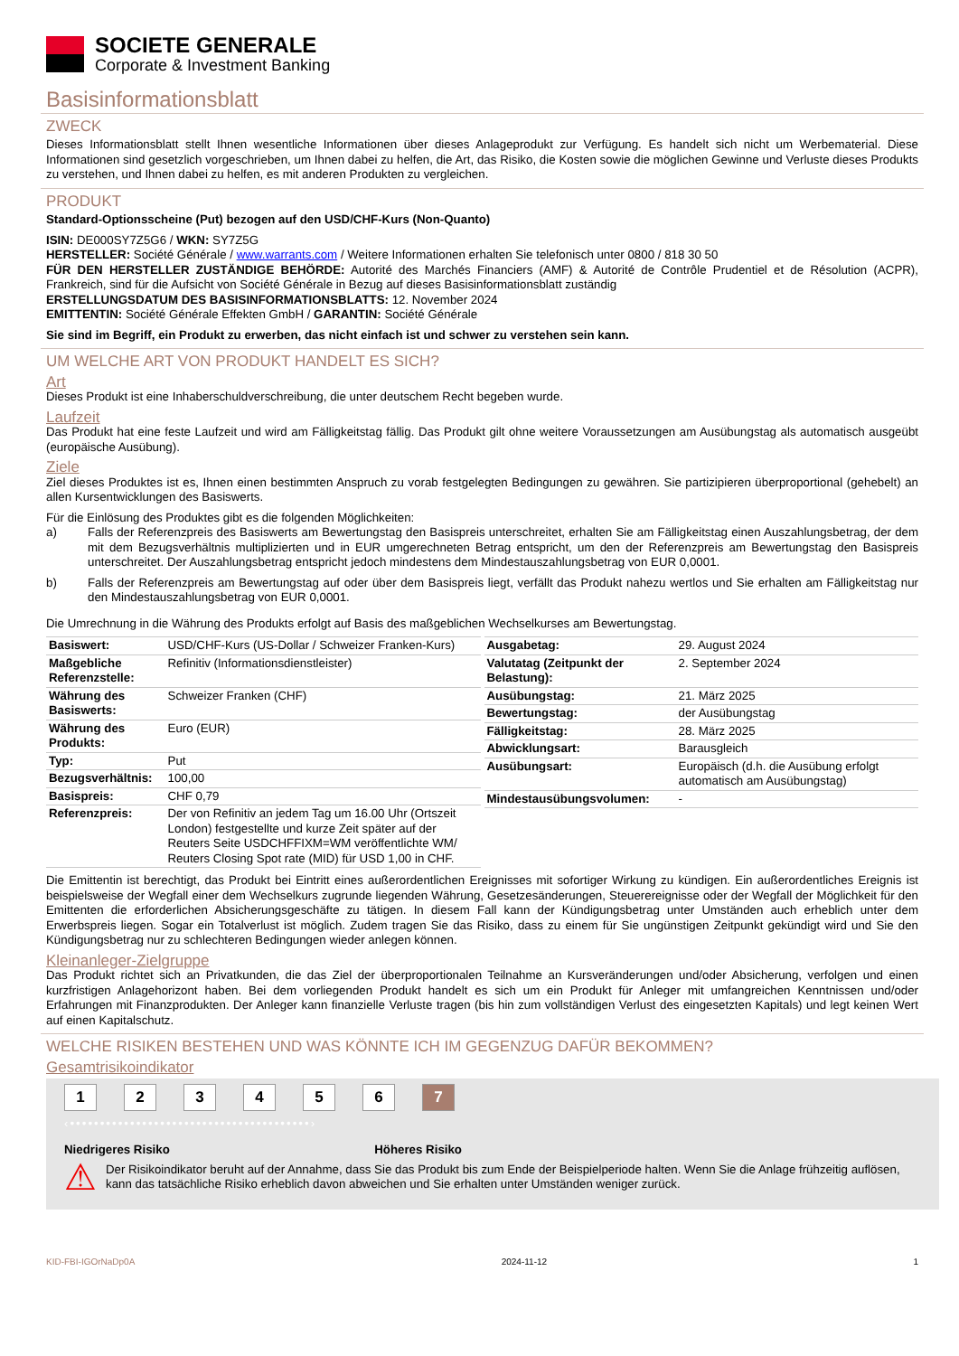SOCIETE GENERALE
Corporate & Investment Banking
Basisinformationsblatt
ZWECK
Dieses Informationsblatt stellt Ihnen wesentliche Informationen über dieses Anlageprodukt zur Verfügung. Es handelt sich nicht um Werbematerial. Diese Informationen sind gesetzlich vorgeschrieben, um Ihnen dabei zu helfen, die Art, das Risiko, die Kosten sowie die möglichen Gewinne und Verluste dieses Produkts zu verstehen, und Ihnen dabei zu helfen, es mit anderen Produkten zu vergleichen.
PRODUKT
Standard-Optionsscheine (Put) bezogen auf den USD/CHF-Kurs (Non-Quanto)
ISIN: DE000SY7Z5G6 / WKN: SY7Z5G
HERSTELLER: Société Générale / www.warrants.com / Weitere Informationen erhalten Sie telefonisch unter 0800 / 818 30 50
FÜR DEN HERSTELLER ZUSTÄNDIGE BEHÖRDE: Autorité des Marchés Financiers (AMF) & Autorité de Contrôle Prudentiel et de Résolution (ACPR), Frankreich, sind für die Aufsicht von Société Générale in Bezug auf dieses Basisinformationsblatt zuständig
ERSTELLUNGSDATUM DES BASISINFORMATIONSBLATTS: 12. November 2024
EMITTENTIN: Société Générale Effekten GmbH / GARANTIN: Société Générale
Sie sind im Begriff, ein Produkt zu erwerben, das nicht einfach ist und schwer zu verstehen sein kann.
UM WELCHE ART VON PRODUKT HANDELT ES SICH?
Art
Dieses Produkt ist eine Inhaberschuldverschreibung, die unter deutschem Recht begeben wurde.
Laufzeit
Das Produkt hat eine feste Laufzeit und wird am Fälligkeitstag fällig. Das Produkt gilt ohne weitere Voraussetzungen am Ausübungstag als automatisch ausgeübt (europäische Ausübung).
Ziele
Ziel dieses Produktes ist es, Ihnen einen bestimmten Anspruch zu vorab festgelegten Bedingungen zu gewähren. Sie partizipieren überproportional (gehebelt) an allen Kursentwicklungen des Basiswerts.
Für die Einlösung des Produktes gibt es die folgenden Möglichkeiten:
a) Falls der Referenzpreis des Basiswerts am Bewertungstag den Basispreis unterschreitet, erhalten Sie am Fälligkeitstag einen Auszahlungsbetrag, der dem mit dem Bezugsverhältnis multiplizierten und in EUR umgerechneten Betrag entspricht, um den der Referenzpreis am Bewertungstag den Basispreis unterschreitet. Der Auszahlungsbetrag entspricht jedoch mindestens dem Mindestauszahlungsbetrag von EUR 0,0001.
b) Falls der Referenzpreis am Bewertungstag auf oder über dem Basispreis liegt, verfällt das Produkt nahezu wertlos und Sie erhalten am Fälligkeitstag nur den Mindestauszahlungsbetrag von EUR 0,0001.
Die Umrechnung in die Währung des Produkts erfolgt auf Basis des maßgeblichen Wechselkurses am Bewertungstag.
| Basiswert: | USD/CHF-Kurs (US-Dollar / Schweizer Franken-Kurs) |
| Maßgebliche Referenzstelle: | Refinitiv (Informationsdienstleister) |
| Währung des Basiswerts: | Schweizer Franken (CHF) |
| Währung des Produkts: | Euro (EUR) |
| Typ: | Put |
| Bezugsverhältnis: | 100,00 |
| Basispreis: | CHF 0,79 |
| Referenzpreis: | Der von Refinitiv an jedem Tag um 16.00 Uhr (Ortszeit London) festgestellte und kurze Zeit später auf der Reuters Seite USDCHFFIXM=WM veröffentlichte WM/ Reuters Closing Spot rate (MID) für USD 1,00 in CHF. |
| Ausgabetag: | 29. August 2024 |
| Valutatag (Zeitpunkt der Belastung): | 2. September 2024 |
| Ausübungstag: | 21. März 2025 |
| Bewertungstag: | der Ausübungstag |
| Fälligkeitstag: | 28. März 2025 |
| Abwicklungsart: | Barausgleich |
| Ausübungsart: | Europäisch (d.h. die Ausübung erfolgt automatisch am Ausübungstag) |
| Mindestausübungsvolumen: | - |
Die Emittentin ist berechtigt, das Produkt bei Eintritt eines außerordentlichen Ereignisses mit sofortiger Wirkung zu kündigen. Ein außerordentliches Ereignis ist beispielsweise der Wegfall einer dem Wechselkurs zugrunde liegenden Währung, Gesetzesänderungen, Steuerereignisse oder der Wegfall der Möglichkeit für den Emittenten die erforderlichen Absicherungsgeschäfte zu tätigen. In diesem Fall kann der Kündigungsbetrag unter Umständen auch erheblich unter dem Erwerbspreis liegen. Sogar ein Totalverlust ist möglich. Zudem tragen Sie das Risiko, dass zu einem für Sie ungünstigen Zeitpunkt gekündigt wird und Sie den Kündigungsbetrag nur zu schlechteren Bedingungen wieder anlegen können.
Kleinanleger-Zielgruppe
Das Produkt richtet sich an Privatkunden, die das Ziel der überproportionalen Teilnahme an Kursveränderungen und/oder Absicherung, verfolgen und einen kurzfristigen Anlagehorizont haben. Bei dem vorliegenden Produkt handelt es sich um ein Produkt für Anleger mit umfangreichen Kenntnissen und/oder Erfahrungen mit Finanzprodukten. Der Anleger kann finanzielle Verluste tragen (bis hin zum vollständigen Verlust des eingesetzten Kapitals) und legt keinen Wert auf einen Kapitalschutz.
WELCHE RISIKEN BESTEHEN UND WAS KÖNNTE ICH IM GEGENZUG DAFÜR BEKOMMEN?
Gesamtrisikoindikator
1234567
‹••••••••••••••••••••••••••••••••••••••••›
Niedrigeres Risiko Höheres Risiko
⚠ Der Risikoindikator beruht auf der Annahme, dass Sie das Produkt bis zum Ende der Beispielperiode halten. Wenn Sie die Anlage frühzeitig auflösen, kann das tatsächliche Risiko erheblich davon abweichen und Sie erhalten unter Umständen weniger zurück.
KID-FBI-IGOrNaDp0A 2024-11-12 1